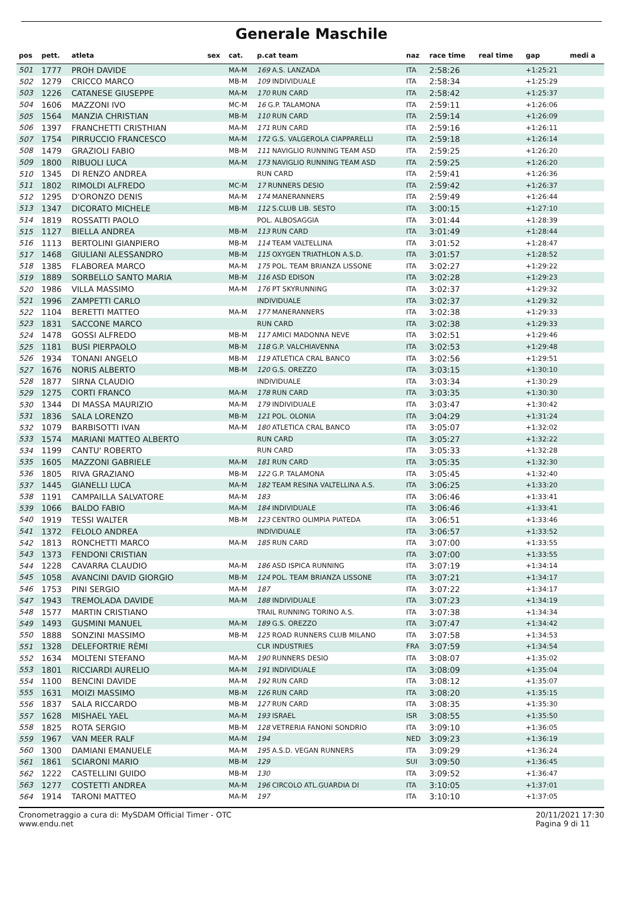Generale Maschile
| pos | pett. | atleta | sex | cat. | p.cat team | naz | race time | real time | gap | medi a |
| --- | --- | --- | --- | --- | --- | --- | --- | --- | --- | --- |
| 501 | 1777 | PROH DAVIDE | | MA-M | 169 A.S. LANZADA | ITA | 2:58:26 | | +1:25:21 | |
| 502 | 1279 | CRICCO MARCO | | MB-M | 109 INDIVIDUALE | ITA | 2:58:34 | | +1:25:29 | |
| 503 | 1226 | CATANESE GIUSEPPE | | MA-M | 170 RUN CARD | ITA | 2:58:42 | | +1:25:37 | |
| 504 | 1606 | MAZZONI IVO | | MC-M | 16 G.P. TALAMONA | ITA | 2:59:11 | | +1:26:06 | |
| 505 | 1564 | MANZIA CHRISTIAN | | MB-M | 110 RUN CARD | ITA | 2:59:14 | | +1:26:09 | |
| 506 | 1397 | FRANCHETTI CRISTHIAN | | MA-M | 171 RUN CARD | ITA | 2:59:16 | | +1:26:11 | |
| 507 | 1754 | PIRRUCCIO FRANCESCO | | MA-M | 172 G.S. VALGEROLA CIAPPARELLI | ITA | 2:59:18 | | +1:26:14 | |
| 508 | 1479 | GRAZIOLI FABIO | | MB-M | 111 NAVIGLIO RUNNING TEAM ASD | ITA | 2:59:25 | | +1:26:20 | |
| 509 | 1800 | RIBUOLI LUCA | | MA-M | 173 NAVIGLIO RUNNING TEAM ASD | ITA | 2:59:25 | | +1:26:20 | |
| 510 | 1345 | DI RENZO ANDREA | | | RUN CARD | ITA | 2:59:41 | | +1:26:36 | |
| 511 | 1802 | RIMOLDI ALFREDO | | MC-M | 17 RUNNERS DESIO | ITA | 2:59:42 | | +1:26:37 | |
| 512 | 1295 | D'ORONZO DENIS | | MA-M | 174 MANERANNERS | ITA | 2:59:49 | | +1:26:44 | |
| 513 | 1347 | DICORATO MICHELE | | MB-M | 112 S.CLUB LIB. SESTO | ITA | 3:00:15 | | +1:27:10 | |
| 514 | 1819 | ROSSATTI PAOLO | | | POL. ALBOSAGGIA | ITA | 3:01:44 | | +1:28:39 | |
| 515 | 1127 | BIELLA ANDREA | | MB-M | 113 RUN CARD | ITA | 3:01:49 | | +1:28:44 | |
| 516 | 1113 | BERTOLINI GIANPIERO | | MB-M | 114 TEAM VALTELLINA | ITA | 3:01:52 | | +1:28:47 | |
| 517 | 1468 | GIULIANI ALESSANDRO | | MB-M | 115 OXYGEN TRIATHLON A.S.D. | ITA | 3:01:57 | | +1:28:52 | |
| 518 | 1385 | FLABOREA MARCO | | MA-M | 175 POL. TEAM BRIANZA LISSONE | ITA | 3:02:27 | | +1:29:22 | |
| 519 | 1889 | SORBELLO SANTO MARIA | | MB-M | 116 ASD EDISON | ITA | 3:02:28 | | +1:29:23 | |
| 520 | 1986 | VILLA MASSIMO | | MA-M | 176 PT SKYRUNNING | ITA | 3:02:37 | | +1:29:32 | |
| 521 | 1996 | ZAMPETTI CARLO | | | INDIVIDUALE | ITA | 3:02:37 | | +1:29:32 | |
| 522 | 1104 | BERETTI MATTEO | | MA-M | 177 MANERANNERS | ITA | 3:02:38 | | +1:29:33 | |
| 523 | 1831 | SACCONE MARCO | | | RUN CARD | ITA | 3:02:38 | | +1:29:33 | |
| 524 | 1478 | GOSSI ALFREDO | | MB-M | 117 AMICI MADONNA NEVE | ITA | 3:02:51 | | +1:29:46 | |
| 525 | 1181 | BUSI PIERPAOLO | | MB-M | 118 G.P. VALCHIAVENNA | ITA | 3:02:53 | | +1:29:48 | |
| 526 | 1934 | TONANI ANGELO | | MB-M | 119 ATLETICA CRAL BANCO | ITA | 3:02:56 | | +1:29:51 | |
| 527 | 1676 | NORIS ALBERTO | | MB-M | 120 G.S. OREZZO | ITA | 3:03:15 | | +1:30:10 | |
| 528 | 1877 | SIRNA CLAUDIO | | | INDIVIDUALE | ITA | 3:03:34 | | +1:30:29 | |
| 529 | 1275 | CORTI FRANCO | | MA-M | 178 RUN CARD | ITA | 3:03:35 | | +1:30:30 | |
| 530 | 1344 | DI MASSA MAURIZIO | | MA-M | 179 INDIVIDUALE | ITA | 3:03:47 | | +1:30:42 | |
| 531 | 1836 | SALA LORENZO | | MB-M | 121 POL. OLONIA | ITA | 3:04:29 | | +1:31:24 | |
| 532 | 1079 | BARBISOTTI IVAN | | MA-M | 180 ATLETICA CRAL BANCO | ITA | 3:05:07 | | +1:32:02 | |
| 533 | 1574 | MARIANI MATTEO ALBERTO | | | RUN CARD | ITA | 3:05:27 | | +1:32:22 | |
| 534 | 1199 | CANTU' ROBERTO | | | RUN CARD | ITA | 3:05:33 | | +1:32:28 | |
| 535 | 1605 | MAZZONI GABRIELE | | MA-M | 181 RUN CARD | ITA | 3:05:35 | | +1:32:30 | |
| 536 | 1805 | RIVA GRAZIANO | | MB-M | 122 G.P. TALAMONA | ITA | 3:05:45 | | +1:32:40 | |
| 537 | 1445 | GIANELLI LUCA | | MA-M | 182 TEAM RESINA VALTELLINA A.S. | ITA | 3:06:25 | | +1:33:20 | |
| 538 | 1191 | CAMPAILLA SALVATORE | | MA-M | 183 | ITA | 3:06:46 | | +1:33:41 | |
| 539 | 1066 | BALDO FABIO | | MA-M | 184 INDIVIDUALE | ITA | 3:06:46 | | +1:33:41 | |
| 540 | 1919 | TESSI WALTER | | MB-M | 123 CENTRO OLIMPIA PIATEDA | ITA | 3:06:51 | | +1:33:46 | |
| 541 | 1372 | FELOLO ANDREA | | | INDIVIDUALE | ITA | 3:06:57 | | +1:33:52 | |
| 542 | 1813 | RONCHETTI MARCO | | MA-M | 185 RUN CARD | ITA | 3:07:00 | | +1:33:55 | |
| 543 | 1373 | FENDONI CRISTIAN | | | | ITA | 3:07:00 | | +1:33:55 | |
| 544 | 1228 | CAVARRA CLAUDIO | | MA-M | 186 ASD ISPICA RUNNING | ITA | 3:07:19 | | +1:34:14 | |
| 545 | 1058 | AVANCINI DAVID GIORGIO | | MB-M | 124 POL. TEAM BRIANZA LISSONE | ITA | 3:07:21 | | +1:34:17 | |
| 546 | 1753 | PINI SERGIO | | MA-M | 187 | ITA | 3:07:22 | | +1:34:17 | |
| 547 | 1943 | TREMOLADA DAVIDE | | MA-M | 188 INDIVIDUALE | ITA | 3:07:23 | | +1:34:19 | |
| 548 | 1577 | MARTIN CRISTIANO | | | TRAIL RUNNING TORINO A.S. | ITA | 3:07:38 | | +1:34:34 | |
| 549 | 1493 | GUSMINI MANUEL | | MA-M | 189 G.S. OREZZO | ITA | 3:07:47 | | +1:34:42 | |
| 550 | 1888 | SONZINI MASSIMO | | MB-M | 125 ROAD RUNNERS CLUB MILANO | ITA | 3:07:58 | | +1:34:53 | |
| 551 | 1328 | DELEFORTRIE RÈMI | | | CLR INDUSTRIES | FRA | 3:07:59 | | +1:34:54 | |
| 552 | 1634 | MOLTENI STEFANO | | MA-M | 190 RUNNERS DESIO | ITA | 3:08:07 | | +1:35:02 | |
| 553 | 1801 | RICCIARDI AURELIO | | MA-M | 191 INDIVIDUALE | ITA | 3:08:09 | | +1:35:04 | |
| 554 | 1100 | BENCINI DAVIDE | | MA-M | 192 RUN CARD | ITA | 3:08:12 | | +1:35:07 | |
| 555 | 1631 | MOIZI MASSIMO | | MB-M | 126 RUN CARD | ITA | 3:08:20 | | +1:35:15 | |
| 556 | 1837 | SALA RICCARDO | | MB-M | 127 RUN CARD | ITA | 3:08:35 | | +1:35:30 | |
| 557 | 1628 | MISHAEL YAEL | | MA-M | 193 ISRAEL | ISR | 3:08:55 | | +1:35:50 | |
| 558 | 1825 | ROTA SERGIO | | MB-M | 128 VETRERIA FANONI SONDRIO | ITA | 3:09:10 | | +1:36:05 | |
| 559 | 1967 | VAN MEER RALF | | MA-M | 194 | NED | 3:09:23 | | +1:36:19 | |
| 560 | 1300 | DAMIANI EMANUELE | | MA-M | 195 A.S.D. VEGAN RUNNERS | ITA | 3:09:29 | | +1:36:24 | |
| 561 | 1861 | SCIARONI MARIO | | MB-M | 129 | SUI | 3:09:50 | | +1:36:45 | |
| 562 | 1222 | CASTELLINI GUIDO | | MB-M | 130 | ITA | 3:09:52 | | +1:36:47 | |
| 563 | 1277 | COSTETTI ANDREA | | MA-M | 196 CIRCOLO ATL.GUARDIA DI | ITA | 3:10:05 | | +1:37:01 | |
| 564 | 1914 | TARONI MATTEO | | MA-M | 197 | ITA | 3:10:10 | | +1:37:05 | |
Cronometraggio a cura di: MySDAM Official Timer - OTC
www.endu.net
20/11/2021 17:30
Pagina 9 di 11